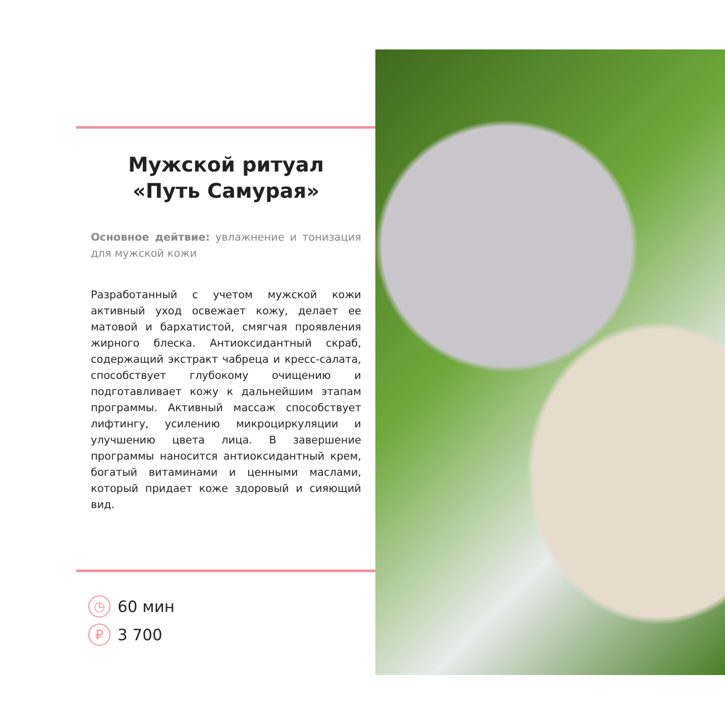Мужской ритуал
«Путь Самурая»
Основное дейтвие: увлажнение и тонизация для мужской кожи
Разработанный с учетом мужской кожи активный уход освежает кожу, делает ее матовой и бархатистой, смягчая проявления жирного блеска. Антиоксидантный скраб, содержащий экстракт чабреца и кресс-салата, способствует глубокому очищению и подготавливает кожу к дальнейшим этапам программы. Активный массаж способствует лифтингу, усилению микроциркуляции и улучшению цвета лица. В завершение программы наносится антиоксидантный крем, богатый витаминами и ценными маслами, который придает коже здоровый и сияющий вид.
◷ 60 мин
₽ 3 700